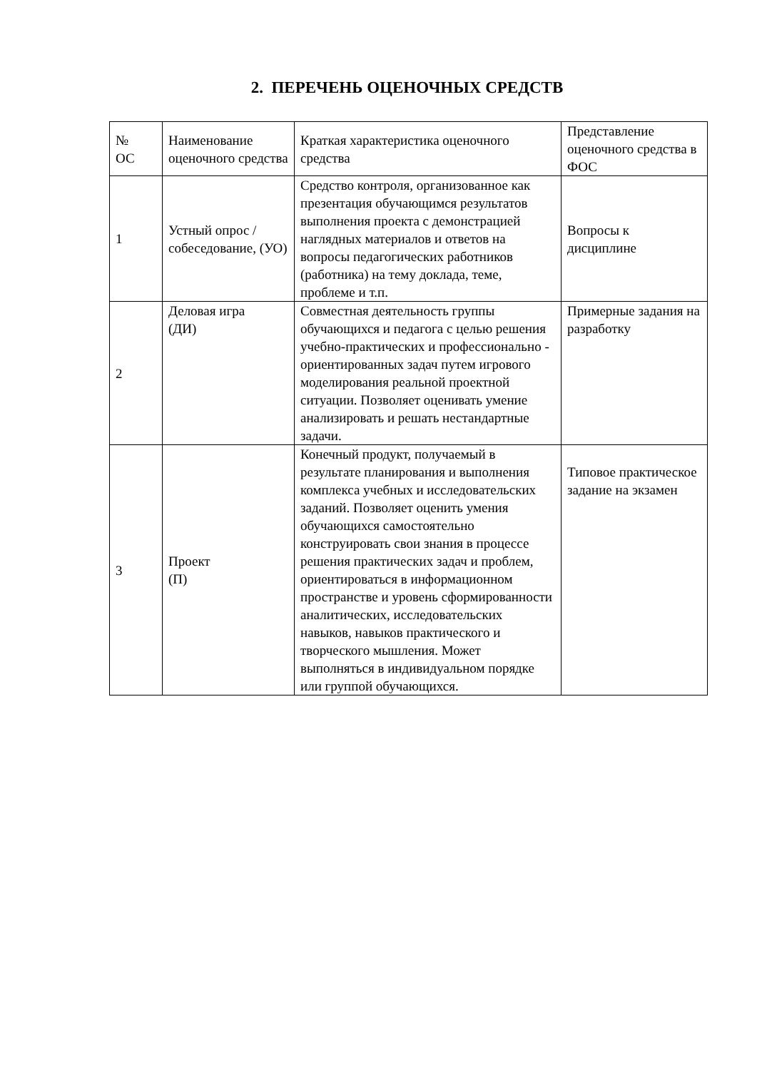2. ПЕРЕЧЕНЬ ОЦЕНОЧНЫХ СРЕДСТВ
| № ОС | Наименование оценочного средства | Краткая характеристика оценочного средства | Представление оценочного средства в ФОС |
| 1 | Устный опрос / собеседование, (УО) | Средство контроля, организованное как презентация обучающимся результатов выполнения проекта с демонстрацией наглядных материалов и ответов на вопросы педагогических работников (работника) на тему доклада, теме, проблеме и т.п. | Вопросы к дисциплине |
| 2 | Деловая игра (ДИ) | Совместная деятельность группы обучающихся и педагога с целью решения учебно-практических и профессионально - ориентированных задач путем игрового моделирования реальной проектной ситуации. Позволяет оценивать умение анализировать и решать нестандартные задачи. | Примерные задания на разработку |
| 3 | Проект (П) | Конечный продукт, получаемый в результате планирования и выполнения комплекса учебных и исследовательских заданий. Позволяет оценить умения обучающихся самостоятельно конструировать свои знания в процессе решения практических задач и проблем, ориентироваться в информационном пространстве и уровень сформированности аналитических, исследовательских навыков, навыков практического и творческого мышления. Может выполняться в индивидуальном порядке или группой обучающихся. | Типовое практическое задание на экзамен |